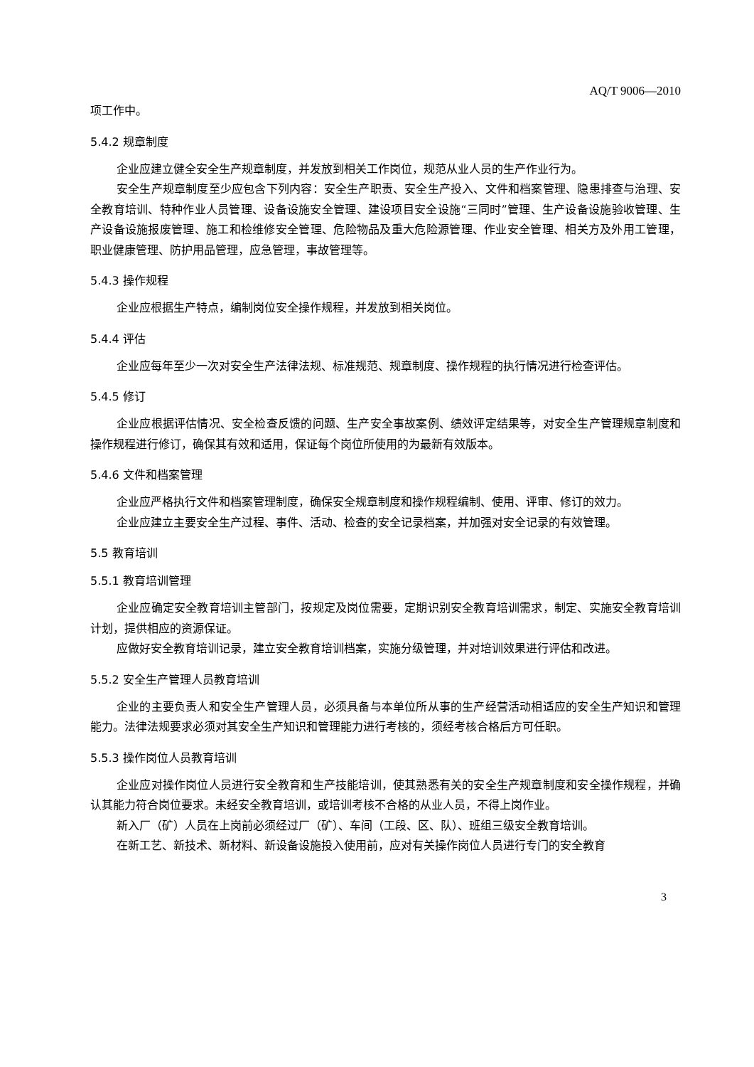AQ/T 9006—2010
项工作中。
5.4.2 规章制度
企业应建立健全安全生产规章制度，并发放到相关工作岗位，规范从业人员的生产作业行为。
安全生产规章制度至少应包含下列内容：安全生产职责、安全生产投入、文件和档案管理、隐患排查与治理、安全教育培训、特种作业人员管理、设备设施安全管理、建设项目安全设施“三同时”管理、生产设备设施验收管理、生产设备设施报废管理、施工和检维修安全管理、危险物品及重大危险源管理、作业安全管理、相关方及外用工管理，职业健康管理、防护用品管理，应急管理，事故管理等。
5.4.3 操作规程
企业应根据生产特点，编制岗位安全操作规程，并发放到相关岗位。
5.4.4 评估
企业应每年至少一次对安全生产法律法规、标准规范、规章制度、操作规程的执行情况进行检查评估。
5.4.5 修订
企业应根据评估情况、安全检查反馈的问题、生产安全事故案例、绩效评定结果等，对安全生产管理规章制度和操作规程进行修订，确保其有效和适用，保证每个岗位所使用的为最新有效版本。
5.4.6 文件和档案管理
企业应严格执行文件和档案管理制度，确保安全规章制度和操作规程编制、使用、评审、修订的效力。
企业应建立主要安全生产过程、事件、活动、检查的安全记录档案，并加强对安全记录的有效管理。
5.5 教育培训
5.5.1 教育培训管理
企业应确定安全教育培训主管部门，按规定及岗位需要，定期识别安全教育培训需求，制定、实施安全教育培训计划，提供相应的资源保证。
应做好安全教育培训记录，建立安全教育培训档案，实施分级管理，并对培训效果进行评估和改进。
5.5.2 安全生产管理人员教育培训
企业的主要负责人和安全生产管理人员，必须具备与本单位所从事的生产经营活动相适应的安全生产知识和管理能力。法律法规要求必须对其安全生产知识和管理能力进行考核的，须经考核合格后方可任职。
5.5.3 操作岗位人员教育培训
企业应对操作岗位人员进行安全教育和生产技能培训，使其熟悉有关的安全生产规章制度和安全操作规程，并确认其能力符合岗位要求。未经安全教育培训，或培训考核不合格的从业人员，不得上岗作业。
新入厂（矿）人员在上岗前必须经过厂（矿）、车间（工段、区、队）、班组三级安全教育培训。
在新工艺、新技术、新材料、新设备设施投入使用前，应对有关操作岗位人员进行专门的安全教育
3